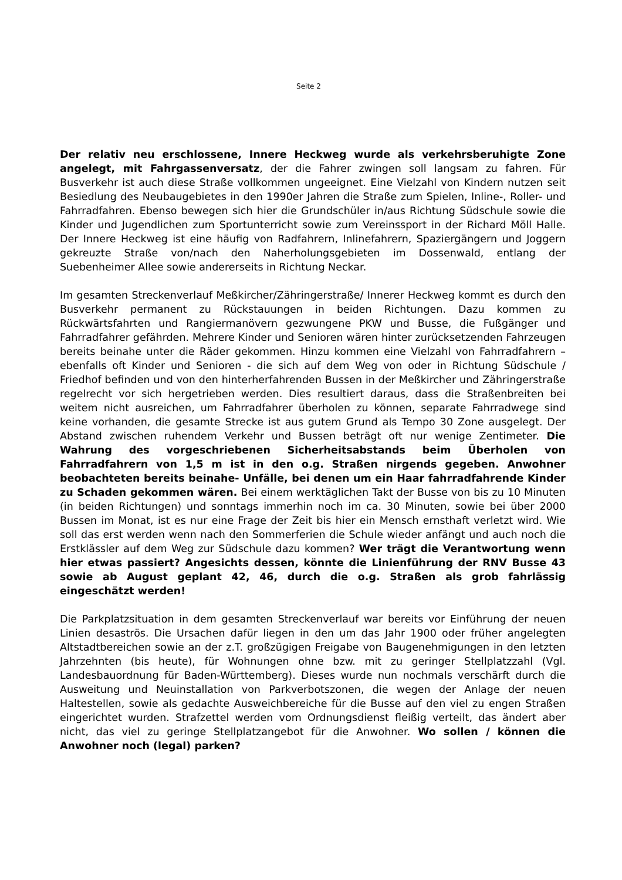Seite 2
Der relativ neu erschlossene, Innere Heckweg wurde als verkehrsberuhigte Zone angelegt, mit Fahrgassenversatz, der die Fahrer zwingen soll langsam zu fahren. Für Busverkehr ist auch diese Straße vollkommen ungeeignet. Eine Vielzahl von Kindern nutzen seit Besiedlung des Neubaugebietes in den 1990er Jahren die Straße zum Spielen, Inline-, Roller- und Fahrradfahren. Ebenso bewegen sich hier die Grundschüler in/aus Richtung Südschule sowie die Kinder und Jugendlichen zum Sportunterricht sowie zum Vereinssport in der Richard Möll Halle. Der Innere Heckweg ist eine häufig von Radfahrern, Inlinefahrern, Spaziergängern und Joggern gekreuzte Straße von/nach den Naherholungsgebieten im Dossenwald, entlang der Suebenheimer Allee sowie andererseits in Richtung Neckar.
Im gesamten Streckenverlauf Meßkircher/Zähringerstraße/ Innerer Heckweg kommt es durch den Busverkehr permanent zu Rückstauungen in beiden Richtungen. Dazu kommen zu Rückwärtsfahrten und Rangiermanövern gezwungene PKW und Busse, die Fußgänger und Fahrradfahrer gefährden. Mehrere Kinder und Senioren wären hinter zurücksetzenden Fahrzeugen bereits beinahe unter die Räder gekommen. Hinzu kommen eine Vielzahl von Fahrradfahrern – ebenfalls oft Kinder und Senioren - die sich auf dem Weg von oder in Richtung Südschule / Friedhof befinden und von den hinterherfahrenden Bussen in der Meßkircher und Zähringerstraße regelrecht vor sich hergetrieben werden. Dies resultiert daraus, dass die Straßenbreiten bei weitem nicht ausreichen, um Fahrradfahrer überholen zu können, separate Fahrradwege sind keine vorhanden, die gesamte Strecke ist aus gutem Grund als Tempo 30 Zone ausgelegt. Der Abstand zwischen ruhendem Verkehr und Bussen beträgt oft nur wenige Zentimeter. Die Wahrung des vorgeschriebenen Sicherheitsabstands beim Überholen von Fahrradfahrern von 1,5 m ist in den o.g. Straßen nirgends gegeben. Anwohner beobachteten bereits beinahe- Unfälle, bei denen um ein Haar fahrradfahrende Kinder zu Schaden gekommen wären. Bei einem werktäglichen Takt der Busse von bis zu 10 Minuten (in beiden Richtungen) und sonntags immerhin noch im ca. 30 Minuten, sowie bei über 2000 Bussen im Monat, ist es nur eine Frage der Zeit bis hier ein Mensch ernsthaft verletzt wird. Wie soll das erst werden wenn nach den Sommerferien die Schule wieder anfängt und auch noch die Erstklässler auf dem Weg zur Südschule dazu kommen? Wer trägt die Verantwortung wenn hier etwas passiert? Angesichts dessen, könnte die Linienführung der RNV Busse 43 sowie ab August geplant 42, 46, durch die o.g. Straßen als grob fahrlässig eingeschätzt werden!
Die Parkplatzsituation in dem gesamten Streckenverlauf war bereits vor Einführung der neuen Linien desaströs. Die Ursachen dafür liegen in den um das Jahr 1900 oder früher angelegten Altstadtbereichen sowie an der z.T. großzügigen Freigabe von Baugenehmigungen in den letzten Jahrzehnten (bis heute), für Wohnungen ohne bzw. mit zu geringer Stellplatzzahl (Vgl. Landesbauordnung für Baden-Württemberg). Dieses wurde nun nochmals verschärft durch die Ausweitung und Neuinstallation von Parkverbotszonen, die wegen der Anlage der neuen Haltestellen, sowie als gedachte Ausweichbereiche für die Busse auf den viel zu engen Straßen eingerichtet wurden. Strafzettel werden vom Ordnungsdienst fleißig verteilt, das ändert aber nicht, das viel zu geringe Stellplatzangebot für die Anwohner. Wo sollen / können die Anwohner noch (legal) parken?